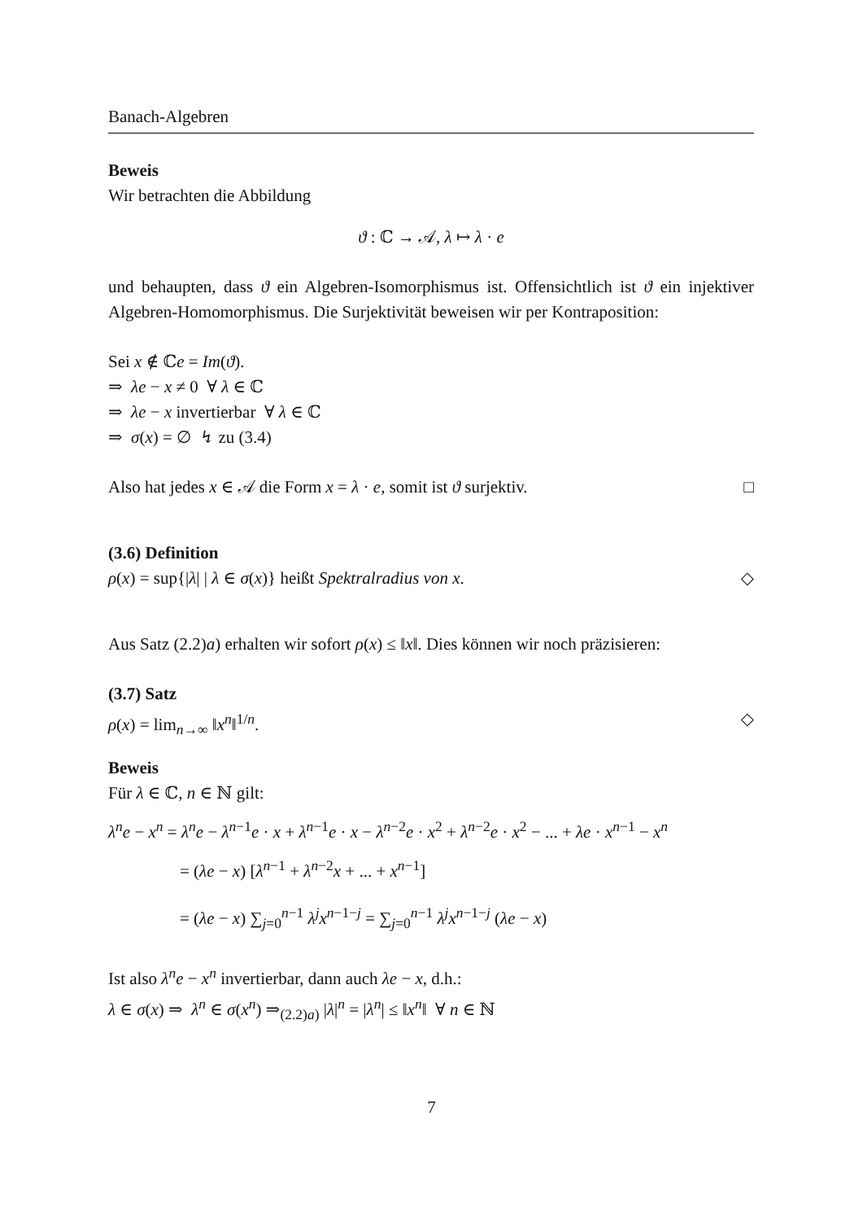Banach-Algebren
Beweis
Wir betrachten die Abbildung
ϑ : ℂ → 𝒜, λ ↦ λ · e
und behaupten, dass ϑ ein Algebren-Isomorphismus ist. Offensichtlich ist ϑ ein injektiver Algebren-Homomorphismus. Die Surjektivität beweisen wir per Kontraposition:
Sei x ∉ ℂe = Im(ϑ).
⇒ λe − x ≠ 0 ∀ λ ∈ ℂ
⇒ λe − x invertierbar ∀ λ ∈ ℂ
⇒ σ(x) = ∅ ↯ zu (3.4)
Also hat jedes x ∈ 𝒜 die Form x = λ · e, somit ist ϑ surjektiv. □
(3.6) Definition
ρ(x) = sup{|λ| | λ ∈ σ(x)} heißt Spektralradius von x. ◇
Aus Satz (2.2)a) erhalten wir sofort ρ(x) ≤ ‖x‖. Dies können wir noch präzisieren:
(3.7) Satz
ρ(x) = lim<sub>n→∞</sub> ‖x<sup>n</sup>‖<sup>1/n</sup>. ◇
Beweis
Für λ ∈ ℂ, n ∈ ℕ gilt:
λ<sup>n</sup>e − x<sup>n</sup> = λ<sup>n</sup>e − λ<sup>n−1</sup>e · x + λ<sup>n−1</sup>e · x − λ<sup>n−2</sup>e · x<sup>2</sup> + λ<sup>n−2</sup>e · x<sup>2</sup> − ... + λe · x<sup>n−1</sup> − x<sup>n</sup>
= (λe − x) [λ<sup>n−1</sup> + λ<sup>n−2</sup>x + ... + x<sup>n−1</sup>]
= (λe − x) ∑<sub>j=0</sub><sup>n−1</sup> λ<sup>j</sup>x<sup>n−1−j</sup> = ∑<sub>j=0</sub><sup>n−1</sup> λ<sup>j</sup>x<sup>n−1−j</sup> (λe − x)
Ist also λ<sup>n</sup>e − x<sup>n</sup> invertierbar, dann auch λe − x, d.h.:
λ ∈ σ(x) ⇒ λ<sup>n</sup> ∈ σ(x<sup>n</sup>) ⇒<sub>(2.2)a)</sub> |λ|<sup>n</sup> = |λ<sup>n</sup>| ≤ ‖x<sup>n</sup>‖ ∀ n ∈ ℕ
7